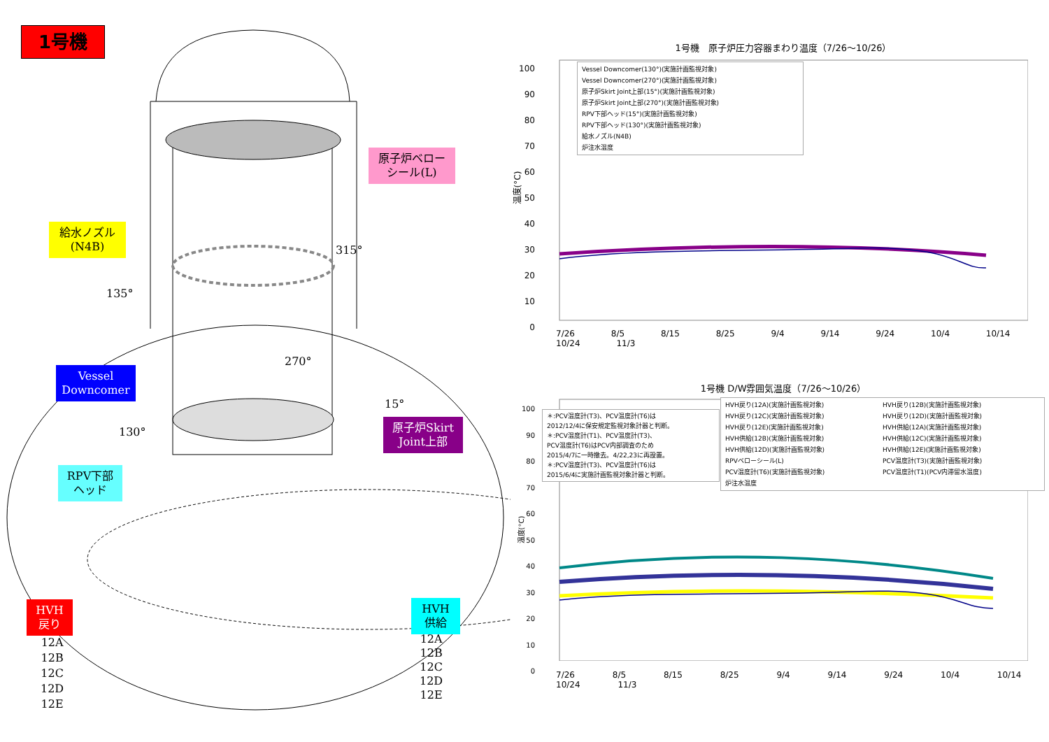1号機
原子炉ベロー
シール(L)
給水ノズル
(N4B)
315°
135°
Vessel
Downcomer
270°
15°
130°
原子炉Skirt
Joint上部
RPV下部
ヘッド
HVH
戻り
HVH
供給
12A
12B
12C
12D
12E
12A
12B
12C
12D
12E
1号機　原子炉圧力容器まわり温度（7/26～10/26）
100
90
80
70
60
50
40
30
20
10
0
温度(°C)
Vessel Downcomer(130°)(実施計画監視対象)
Vessel Downcomer(270°)(実施計画監視対象)
原子炉Skirt Joint上部(15°)(実施計画監視対象)
原子炉Skirt Joint上部(270°)(実施計画監視対象)
RPV下部ヘッド(15°)(実施計画監視対象)
RPV下部ヘッド(130°)(実施計画監視対象)
給水ノズル(N4B)
炉注水温度
7/26 8/5 8/15 8/25 9/4 9/14 9/24 10/4 10/14 10/24 11/3
1号機 D/W雰囲気温度（7/26～10/26）
100
90
80
70
60
50
40
30
20
10
0
温度(°C)
＊:PCV温度計(T3)、PCV温度計(T6)は
2012/12/4に保安規定監視対象計器と判断。
＊:PCV温度計(T1)、PCV温度計(T3)、
PCV温度計(T6)はPCV内部調査のため
2015/4/7に一時撤去。4/22,23に再設置。
＊:PCV温度計(T3)、PCV温度計(T6)は
2015/6/4に実施計画監視対象計器と判断。
HVH戻り(12A)(実施計画監視対象) HVH戻り(12B)(実施計画監視対象) HVH戻り(12C)(実施計画監視対象) HVH戻り(12D)(実施計画監視対象) HVH戻り(12E)(実施計画監視対象) HVH供給(12A)(実施計画監視対象) HVH供給(12B)(実施計画監視対象) HVH供給(12C)(実施計画監視対象) HVH供給(12D)(実施計画監視対象) HVH供給(12E)(実施計画監視対象) RPVベローシール(L) PCV温度計(T3)(実施計画監視対象) PCV温度計(T6)(実施計画監視対象) PCV温度計(T1)(PCV内滞留水温度) 炉注水温度
7/26 8/5 8/15 8/25 9/4 9/14 9/24 10/4 10/14 10/24 11/3